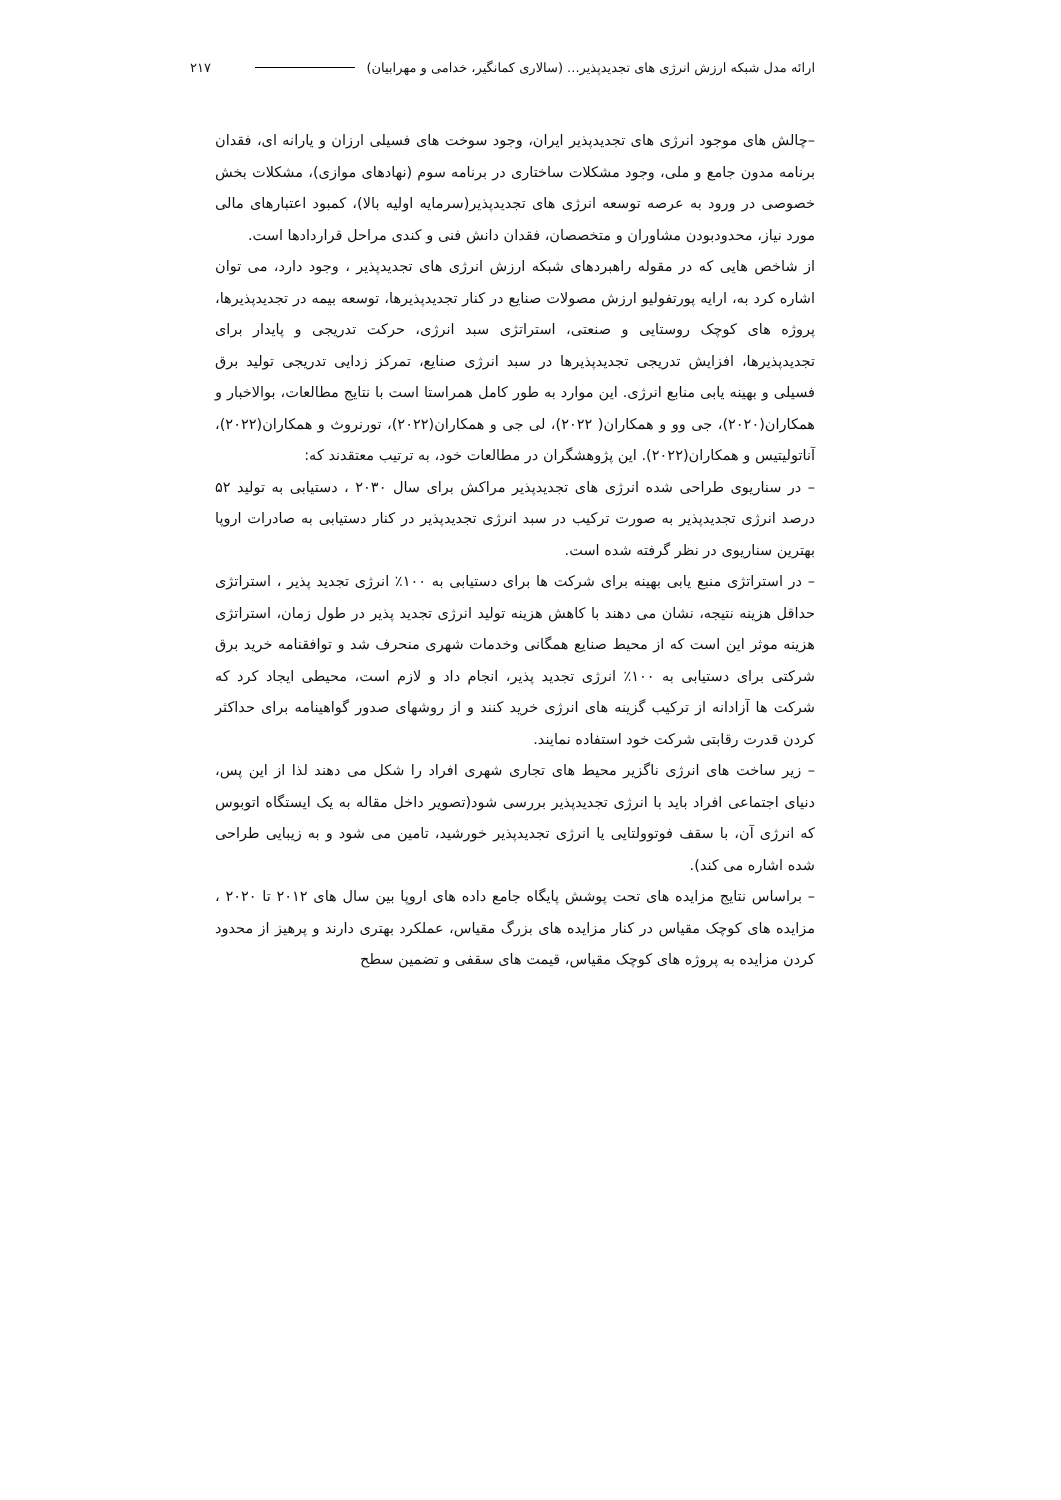ارائه مدل شبکه ارزش انرژی های تجدیدپذیر... (سالاری کمانگیر، خدامی و مهرابیان) ۲۱۷
–چالش های موجود انرژی های تجدیدپذیر ایران، وجود سوخت های فسیلی ارزان و یارانه ای، فقدان برنامه مدون جامع و ملی، وجود مشکلات ساختاری در برنامه سوم (نهادهای موازی)، مشکلات بخش خصوصی در ورود به عرصه توسعه انرژی های تجدیدپذیر(سرمایه اولیه بالا)، کمبود اعتبارهای مالی مورد نیاز، محدودبودن مشاوران و متخصصان، فقدان دانش فنی و کندی مراحل قراردادها است.
از شاخص هایی که در مقوله راهبردهای شبکه ارزش انرژی های تجدیدپذیر ، وجود دارد، می توان اشاره کرد به، ارایه پورتفولیو ارزش مصولات صنایع در کنار تجدیدپذیرها، توسعه بیمه در تجدیدپذیرها، پروژه های کوچک روستایی و صنعتی، استراتژی سبد انرژی، حرکت تدریجی و پایدار برای تجدیدپذیرها، افزایش تدریجی تجدیدپذیرها در سبد انرژی صنایع، تمرکز زدایی تدریجی تولید برق فسیلی و بهینه یابی منابع انرژی. این موارد به طور کامل همراستا است با نتایج مطالعات، بوالاخبار و همکاران(۲۰۲۰)، جی وو و همکاران( ۲۰۲۲)، لی جی و همکاران(۲۰۲۲)، تورنروث و همکاران(۲۰۲۲)، آناتولیتیس و همکاران(۲۰۲۲). این پژوهشگران در مطالعات خود، به ترتیب معتقدند که:
– در سناریوی طراحی شده انرژی های تجدیدپذیر مراکش برای سال ۲۰۳۰ ، دستیابی به تولید ۵۲ درصد انرژی تجدیدپذیر به صورت ترکیب در سبد انرژی تجدیدپذیر در کنار دستیابی به صادرات اروپا بهترین سناریوی در نظر گرفته شده است.
– در استراتژی منبع یابی بهینه برای شرکت ها برای دستیابی به ۱۰۰٪ انرژی تجدید پذیر ، استراتژی حداقل هزینه نتیجه، نشان می دهند با کاهش هزینه تولید انرژی تجدید پذیر در طول زمان، استراتژی هزینه موثر این است که از محیط صنایع همگانی وخدمات شهری منحرف شد و توافقنامه خرید برق شرکتی برای دستیابی به ۱۰۰٪ انرژی تجدید پذیر، انجام داد و لازم است، محیطی ایجاد کرد که شرکت ها آزادانه از ترکیب گزینه های انرژی خرید کنند و از روشهای صدور گواهینامه برای حداکثر کردن قدرت رقابتی شرکت خود استفاده نمایند.
– زیر ساخت های انرژی ناگزیر محیط های تجاری شهری افراد را شکل می دهند لذا از این پس، دنیای اجتماعی افراد باید با انرژی تجدیدپذیر بررسی شود(تصویر داخل مقاله به یک ایستگاه اتوبوس که انرژی آن، با سقف فوتوولتایی یا انرژی تجدیدپذیر خورشید، تامین می شود و به زیبایی طراحی شده اشاره می کند).
– براساس نتایج مزایده های تحت پوشش پایگاه جامع داده های اروپا بین سال های ۲۰۱۲ تا ۲۰۲۰ ، مزایده های کوچک مقیاس در کنار مزایده های بزرگ مقیاس، عملکرد بهتری دارند و پرهیز از محدود کردن مزایده به پروژه های کوچک مقیاس، قیمت های سقفی و تضمین سطح